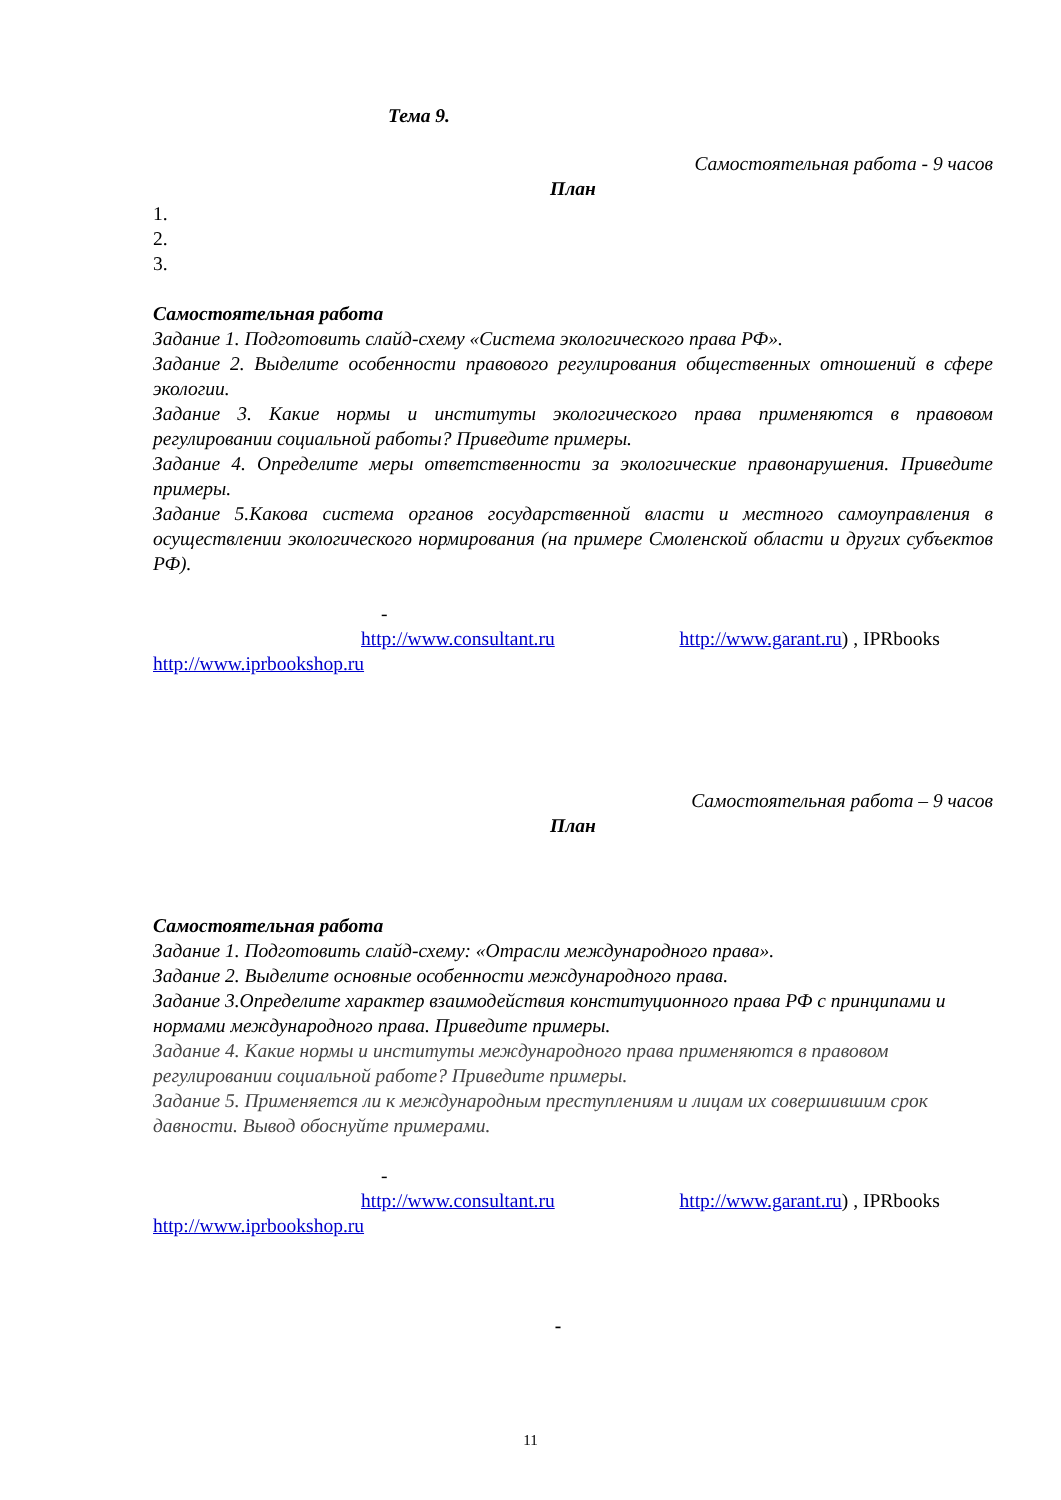Тема 9.
Самостоятельная работа - 9 часов
План
1.
2.
3.
Самостоятельная работа
Задание 1. Подготовить слайд-схему «Система экологического права РФ».
Задание 2. Выделите особенности правового регулирования общественных отношений в сфере экологии.
Задание 3. Какие нормы и институты экологического права применяются в правовом регулировании социальной работы? Приведите примеры.
Задание 4. Определите меры ответственности за экологические правонарушения. Приведите примеры.
Задание 5.Какова система органов государственной власти и местного самоуправления в осуществлении экологического нормирования (на примере Смоленской области и других субъектов РФ).
-
http://www.consultant.ru http://www.garant.ru) , IPRbooks
http://www.iprbookshop.ru
Самостоятельная работа – 9 часов
План
Самостоятельная работа
Задание 1. Подготовить слайд-схему: «Отрасли международного права».
Задание 2. Выделите основные особенности международного права.
Задание 3.Определите характер взаимодействия конституционного права РФ с принципами и нормами международного права. Приведите примеры.
Задание 4. Какие нормы и институты международного права применяются в правовом регулировании социальной работе? Приведите примеры.
Задание 5. Применяется ли к международным преступлениям и лицам их совершившим срок давности. Вывод обоснуйте примерами.
-
http://www.consultant.ru http://www.garant.ru) , IPRbooks
http://www.iprbookshop.ru
-
11